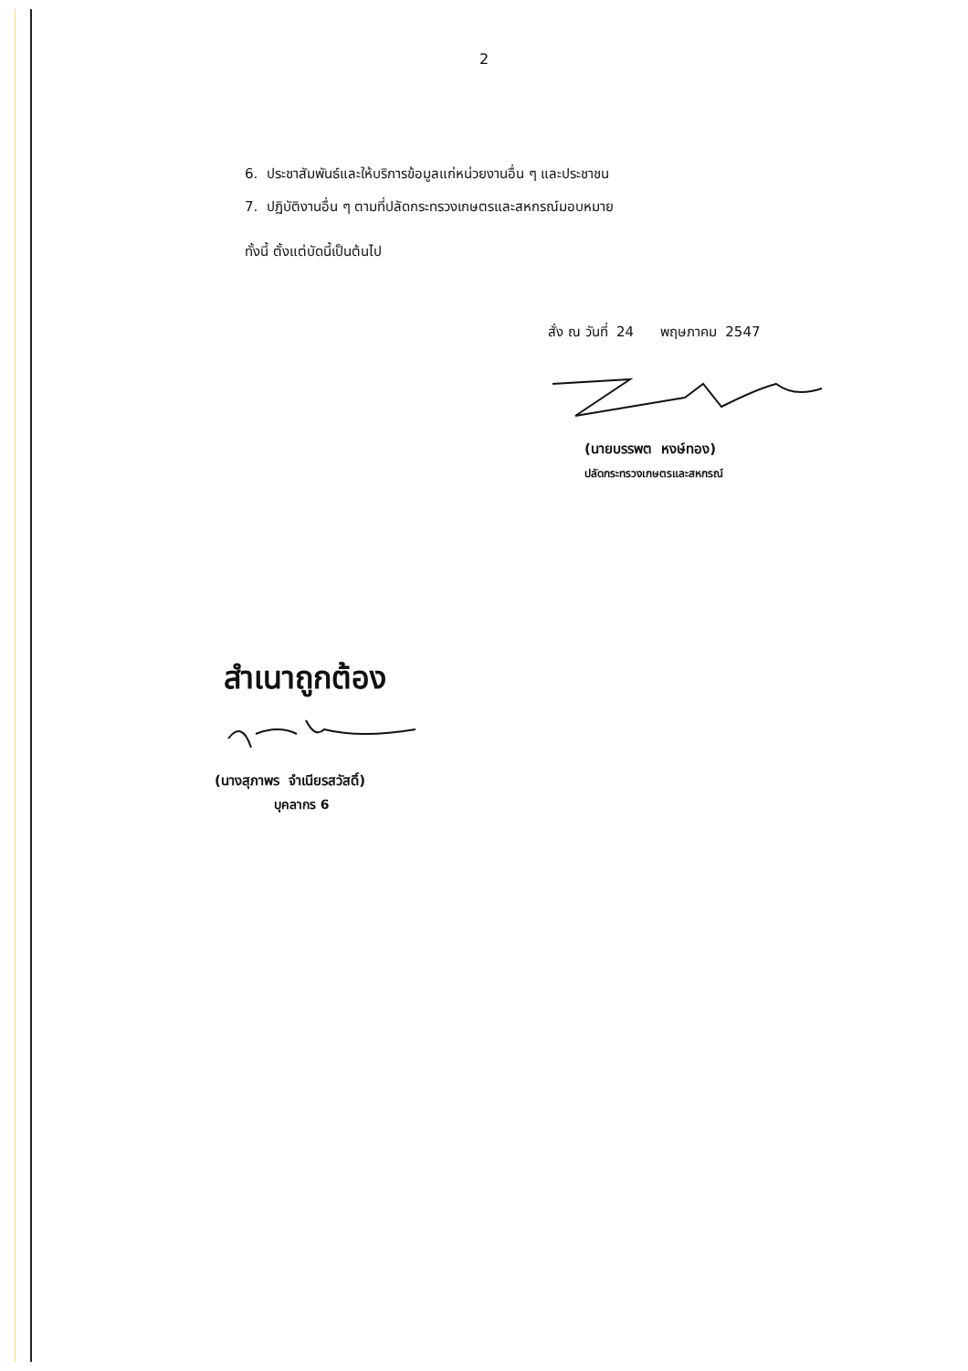2
6. ประชาสัมพันธ์และให้บริการข้อมูลแก่หน่วยงานอื่น ๆ และประชาชน
7. ปฏิบัติงานอื่น ๆ ตามที่ปลัดกระทรวงเกษตรและสหกรณ์มอบหมาย
ทั้งนี้ ตั้งแต่บัดนี้เป็นต้นไป
สั่ง ณ วันที่ 24 พฤษภาคม 2547
(นายบรรพต หงษ์ทอง)
ปลัดกระทรวงเกษตรและสหกรณ์
สำเนาถูกต้อง
(นางสุภาพร จำเนียรสวัสดิ์)
บุคลากร 6